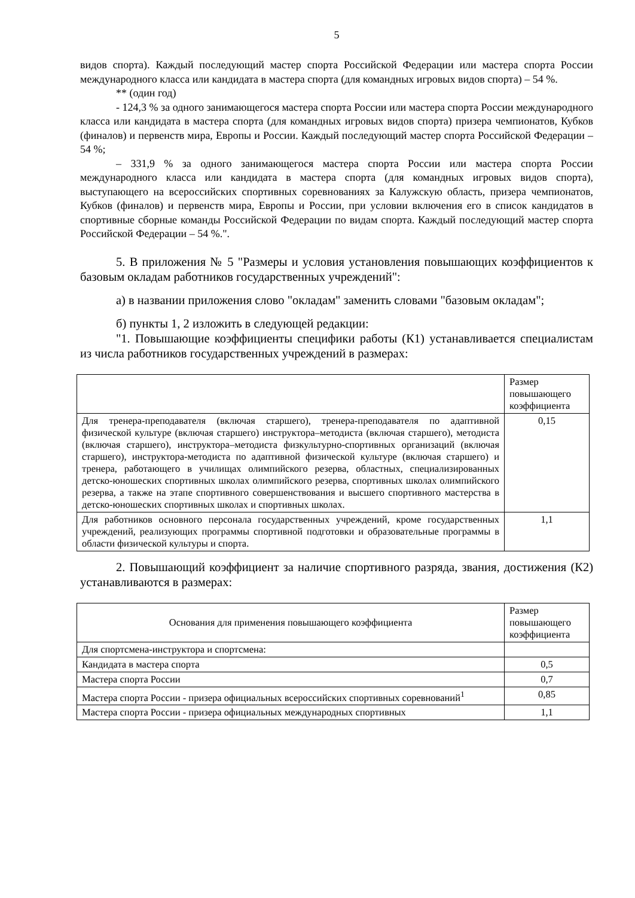5
видов спорта). Каждый последующий мастер спорта Российской Федерации или мастера спорта России международного класса или кандидата в мастера спорта (для командных игровых видов спорта) – 54 %.
** (один год)
- 124,3 % за одного занимающегося мастера спорта России или мастера спорта России международного класса или кандидата в мастера спорта (для командных игровых видов спорта) призера чемпионатов, Кубков (финалов) и первенств мира, Европы и России. Каждый последующий мастер спорта Российской Федерации – 54 %;
– 331,9 % за одного занимающегося мастера спорта России или мастера спорта России международного класса или кандидата в мастера спорта (для командных игровых видов спорта), выступающего на всероссийских спортивных соревнованиях за Калужскую область, призера чемпионатов, Кубков (финалов) и первенств мира, Европы и России, при условии включения его в список кандидатов в спортивные сборные команды Российской Федерации по видам спорта. Каждый последующий мастер спорта Российской Федерации – 54 %.".
5. В приложения № 5 "Размеры и условия установления повышающих коэффициентов к базовым окладам работников государственных учреждений":
а) в названии приложения слово "окладам" заменить словами "базовым окладам";
б) пункты 1, 2 изложить в следующей редакции:
"1. Повышающие коэффициенты специфики работы (К1) устанавливается специалистам из числа работников государственных учреждений в размерах:
| | Размер повышающего коэффициента |
| Для тренера-преподавателя (включая старшего), тренера-преподавателя по адаптивной физической культуре (включая старшего) инструктора–методиста (включая старшего), методиста (включая старшего), инструктора–методиста физкультурно-спортивных организаций (включая старшего), инструктора-методиста по адаптивной физической культуре (включая старшего) и тренера, работающего в училищах олимпийского резерва, областных, специализированных детско-юношеских спортивных школах олимпийского резерва, спортивных школах олимпийского резерва, а также на этапе спортивного совершенствования и высшего спортивного мастерства в детско-юношеских спортивных школах и спортивных школах. | 0,15 |
| Для работников основного персонала государственных учреждений, кроме государственных учреждений, реализующих программы спортивной подготовки и образовательные программы в области физической культуры и спорта. | 1,1 |
2. Повышающий коэффициент за наличие спортивного разряда, звания, достижения (К2) устанавливаются в размерах:
| Основания для применения повышающего коэффициента | Размер повышающего коэффициента |
| Для спортсмена-инструктора и спортсмена: | |
| Кандидата в мастера спорта | 0,5 |
| Мастера спорта России | 0,7 |
| Мастера спорта России - призера официальных всероссийских спортивных соревнований<sup>1</sup> | 0,85 |
| Мастера спорта России - призера официальных международных спортивных | 1,1 |